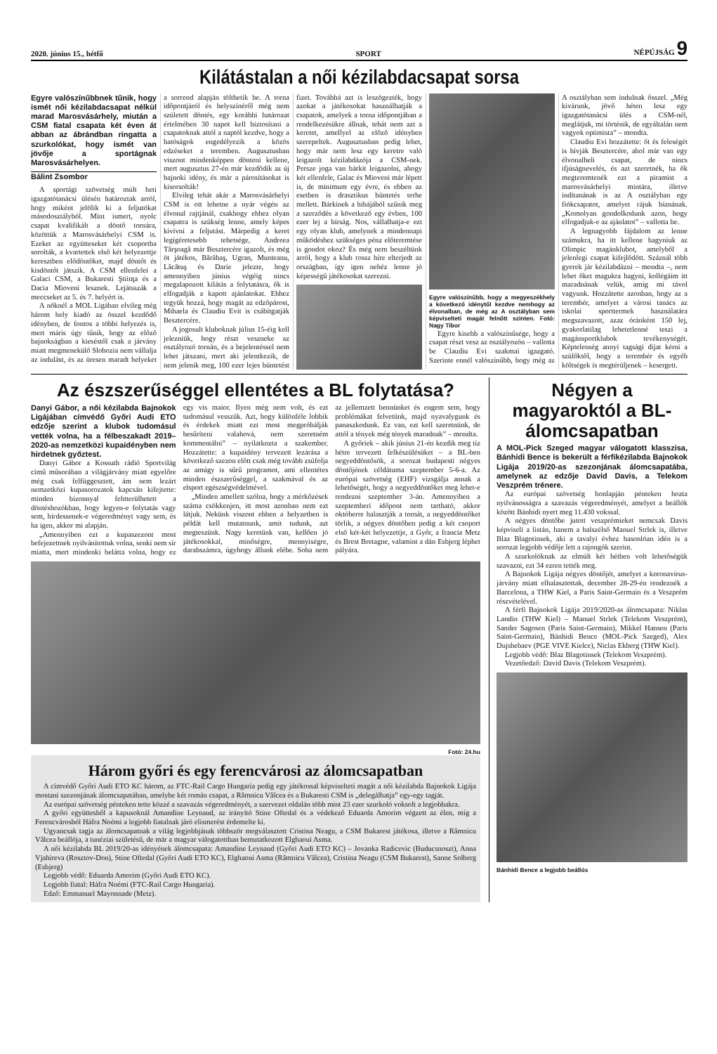2020. június 15., hétfő SPORT NÉPÚJSÁG 9
Kilátástalan a női kézilabdacsapat sorsa
Egyre valószínűbbnek tűnik, hogy ismét női kézilabdacsapat nélkül marad Marosvásárhely, miután a CSM fiatal csapata két éven át abban az ábrándban ringatta a szurkolókat, hogy ismét van jövője a sportágnak Marosvásárhelyen.
Bálint Zsombor
A sportági szövetség múlt heti igazgatótanácsi ülésén határoztak arról, hogy miként jelölik ki a feljutókat másodosztályból. Mint ismert, nyolc csapat kvalifikált a döntő tornára, közöttük a Marosvásárhelyi CSM is. Ezeket az együtteseket két csoportba sorolták, a kvartettek első két helyezettje keresztben elődöntőket, majd döntőt és kisdöntőt játszik. A CSM ellenfelei a Galaci CSM, a Bukaresti Ştiinţa és a Dacia Mioveni lesznek. Lejátsszák a meccseket az 5. és 7. helyért is.
A nőknél a MOL Ligában elvileg még három hely kiadó az összel kezdődő idényben, de fontos a többi helyezés is, mert máris úgy tűnik, hogy az előző bajnokságban a kieséstől csak a járvány miatt megmenekülő Slobozia nem vállalja az indulást, és az üresen maradt helyeket a sorrend alapján tölthetik be. A torna időpontjáról és helyszínéről még nem született döntés, egy korábbi határozat értelmében 30 napot kell biztosítani a csapatoknak attól a naptól kezdve, hogy a hatóságok engedélyezik a közös edzéseket a teremben. Augusztusban viszont mindenképpen dönteni kellene, mert augusztus 27-én már kezdődik az új bajnoki idény, és már a párosításokat is kisorsolták!
Elvileg tehát akár a Marosvásárhelyi CSM is ott lehetne a nyár végén az élvonal rajtjánál, csakhogy ehhez olyan csapatra is szükség lenne, amely képes kivívni a feljutást. Márpedig a keret legígéretesebb tehetsége, Andreea Târşoagă már Besztercére igazolt, és még öt játékos, Bărăbaş, Ugran, Munteanu, Lăcătuş és Darie jelezte, hogy amennyiben június végéig nincs megalapozott kilátás a folytatásra, ők is elfogadják a kapott ajánlatokat. Ehhez tegyük hozzá, hogy magát az edzőpárost, Mihaela és Claudiu Evit is csábítgatják Besztercére.
A jogosult kluboknak július 15-éig kell jelezniük, hogy részt veszneke az osztályozó tornán, és a bejelentéssel nem lehet játszani, mert aki jelentkezik, de nem jelenik meg, 100 ezer lejes büntetést fizet. Továbbá azt is leszögezték, hogy azokat a játékosokat használhatják a csapatok, amelyek a torna időpontjában a rendelkezésükre állnak, tehát nem azt a keretet, amellyel az előző idényben szerepeltek. Augusztusban pedig lehet, hogy már nem lesz egy keretre való leigazolt kézilabdázója a CSM-nek. Persze joga van bárkit leigazolni, ahogy két ellenfele, Galac és Mioveni már lépett is, de minimum egy évre, és ebben az esetben is drasztikus büntetés terhe mellett. Bárkinek a hibájából szűnik meg a szerződés a következő egy évben, 100 ezer lej a bírság. Nos, vállalhatja-e ezt egy olyan klub, amelynek a mindennapi működéshez szükséges pénz előteremtése is gondot okoz? És még nem beszéltünk arról, hogy a klub rossz híre elterjedt az országban, így igen nehéz lenne jó képességű játékosokat szerezni.
Egyre valószínűbb, hogy a megyeszékhely a következő idénytől kezdve nemhogy az élvonalban, de még az A osztályban sem képviselteti magát felnőtt szinten. Fotó: Nagy Tibor
Egyre kisebb a valószínűsége, hogy a csapat részt vesz az osztályozón – vallotta be Claudiu Evi szakmai igazgató. Szerinte ennél valószínűbb, hogy még az A osztályban sem indulnak ősszel. „Még kivárunk, jövő héten lesz egy igazgatótanácsi ülés a CSM-nél, meglátjuk, mi történik, de egyáltalán nem vagyok optimista” – mondta.
Claudiu Evi hozzátette: őt és feleségét is hívják Besztercére, ahol már van egy élvonalbeli csapat, de nincs ifjúságnevelés, és azt szeretnék, ha ők megteremtenék ezt a piramist a marosvásárhelyi mintára, illetve indítanának is az A osztályban egy fiókcsapatot, amelyet rájuk bíznának. „Komolyan gondolkodunk azon, hogy elfogadjuk-e az ajánlatot” – vallotta be.
A legnagyobb fájdalom az lenne számukra, ha itt kellene hagyniuk az Olimpic magánklubot, amelyből a jelenlegi csapat kifejlődött. Száznál több gyerek jár kézilabdázni – mondta –, nem lehet őket magukra hagyni, kollégáim itt maradnának velük, amíg mi távol vagyunk. Hozzátette azonban, hogy az a terembér, amelyet a városi tanács az iskolai sporttermek használatára megszavazott, azaz óránként 150 lej, gyakorlatilag lehetetlenné teszi a magánsportklubok tevékenységét. Képtelenség annyi tagsági díjat kérni a szülőktől, hogy a terembér és egyéb költségek is megtérüljenek – kesergett.
Az észszerűséggel ellentétes a BL folytatása?
Danyi Gábor, a női kézilabda Bajnokok Ligájában címvédő Győri Audi ETO edzője szerint a klubok tudomásul vették volna, ha a félbeszakadt 2019–2020-as nemzetközi kupaidényben nem hirdetnek győztest.
Danyi Gábor a Kossuth rádió Sportvilág című műsorában a világjárvány miatt egyelőre még csak felfüggesztett, ám nem lezárt nemzetközi kupasorozatok kapcsán kifejtette: minden bizonnyal felmerülhetett a döntéshozókban, hogy legyen-e folytatás vagy sem, hirdessenek-e végeredményt vagy sem, és ha igen, akkor mi alapján.
„Amennyiben ezt a kupaszezont most befejezettnek nyilvánítottuk volna, senki nem sír miatta, mert mindenki belátta volna, hogy ez egy vis maior. Ilyen még nem volt, és ezt tudomásul vesszük. Azt, hogy különféle lobbik és érdekek miatt ezt most megpróbálják besűríteni valahová, nem szeretném kommentálni” – nyilatkozta a szakember. Hozzátette: a kupaidény tervezett lezárása a következő szezon előtt csak még tovább zsúfolja az amúgy is sűrű programot, ami ellentétes minden észszerűséggel, a szakmával és az elsport egészségvédelmével.
„Minden amellett szólna, hogy a mérkőzések száma csökkenjen, itt most azonban nem ezt látjuk. Nekünk viszont ebben a helyzetben is példát kell mutatnunk, amit tudunk, azt megteszünk. Nagy keretünk van, kellően jó játékosokkal, minőségre, mennyiségre, darabszámra, úgyhogy állunk elébe. Soha nem az jellemzett bennünket és engem sem, hogy problémákat felvetünk, majd nyavalygunk és panaszkodunk. Ez van, ezt kell szeretnünk, de attól a tények még tények maradnak” – mondta.
A győriek – akik június 21-én kezdik meg tíz hétre tervezett felkészülésüket – a BL-ben negyeddöntősök, a sorozat budapesti négyes döntőjének céldátuma szeptember 5-6-a. Az európai szövetség (EHF) vizsgálja annak a lehetőségét, hogy a negyeddöntőket meg lehet-e rendezni szeptember 3-án. Amennyiben a szeptemberi időpont nem tartható, akkor októberre halasztják a tornát, a negyeddöntőket törlik, a négyes döntőben pedig a két csoport első két-két helyezettje, a Győr, a francia Metz és Brest Bretagne, valamint a dán Esbjerg léphet pályára.
Fotó: 24.hu
Három győri és egy ferencvárosi az álomcsapatban
A címvédő Győri Audi ETO KC három, az FTC-Rail Cargo Hungaria pedig egy játékossal képviselteti magát a női kézilabda Bajnokok Ligája mostani szezonjának álomcsapatában, amelybe két román csapat, a Râmnicu Vâlcea és a Bukaresti CSM is „delegálhatja” egy-egy tagját.
Az európai szövetség pénteken tette közzé a szavazás végeredményét, a szervezet oldalán több mint 23 ezer szurkoló voksolt a legjobbakra.
A győri együttesből a kapusoknál Amandine Leynaud, az irányító Stine Oftedal és a védekező Eduarda Amorim végzett az élen, míg a Ferencvárosból Háfra Noémi a legjobb fiatalnak járó elismerést érdemelte ki.
Ugyancsak tagja az álomcsapatnak a világ legjobbjának többször megválasztott Cristina Neagu, a CSM Bukarest játékosa, illetve a Râmnicu Vâlcea beállója, a tunéziai születésű, de már a magyar válogatottban bemutatkozott Elghaoui Asma.
A női kézilabda BL 2019/20-as idényének álomcsapata: Amandine Leynaud (Győri Audi ETO KC) – Jovanka Radicevic (Buducsnoszt), Anna Vjahireva (Rosztov-Don), Stine Oftedal (Győri Audi ETO KC), Elghaoui Asma (Râmnicu Vâlcea), Cristina Neagu (CSM Bukarest), Sanne Solberg (Esbjerg)
Legjobb védő: Eduarda Amorim (Győri Audi ETO KC).
Legjobb fiatal: Háfra Noémi (FTC-Rail Cargo Hungaria).
Edző: Emmanuel Mayonnade (Metz).
Négyen a magyaroktól a BL-álomcsapatban
A MOL-Pick Szeged magyar válogatott klasszisa, Bánhidi Bence is bekerült a férfikézilabda Bajnokok Ligája 2019/20-as szezonjának álomcsapatába, amelynek az edzője David Davis, a Telekom Veszprém trénere.
Az európai szövetség honlapján pénteken hozta nyilvánosságra a szavazás végeredményét, amelyet a beállók között Bánhidi nyert meg 11.430 vokssal.
A négyes döntőbe jutott veszprémieket nemcsak Davis képviseli a listán, hanem a balszélső Manuel Strlek is, illetve Blaz Blagotinsek, aki a tavalyi évhez hasonlóan idén is a sorozat legjobb védője lett a rajongók szerint.
A szurkolóknak az elmúlt két hétben volt lehetőségük szavazni, ezt 34 ezren tették meg.
A Bajnokok Ligája négyes döntőjét, amelyet a koronavírus-járvány miatt elhalasztottak, december 28-29-én rendeznék a Barcelona, a THW Kiel, a Paris Saint-Germain és a Veszprém részvételével.
A férfi Bajnokok Ligája 2019/2020-as álomcsapata: Niklas Landin (THW Kiel) – Manuel Strlek (Telekom Veszprém), Sander Sagosen (Paris Saint-Germain), Mikkel Hansen (Paris Saint-Germain), Bánhidi Bence (MOL-Pick Szeged), Alex Dujshebaev (PGE VIVE Kielce), Niclas Ekberg (THW Kiel).
Legjobb védő: Blaz Blagotinsek (Telekom Veszprém).
Vezetőedző: David Davis (Telekom Veszprém).
Bánhidi Bence a legjobb beállós